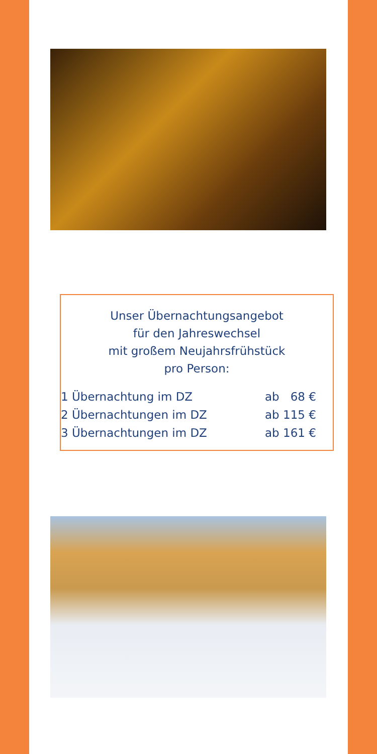Unser Übernachtungsangebot
für den Jahreswechsel
mit großem Neujahrsfrühstück
pro Person:
1 Übernachtung im DZ ab 68 €
2 Übernachtungen im DZ ab 115 €
3 Übernachtungen im DZ ab 161 €